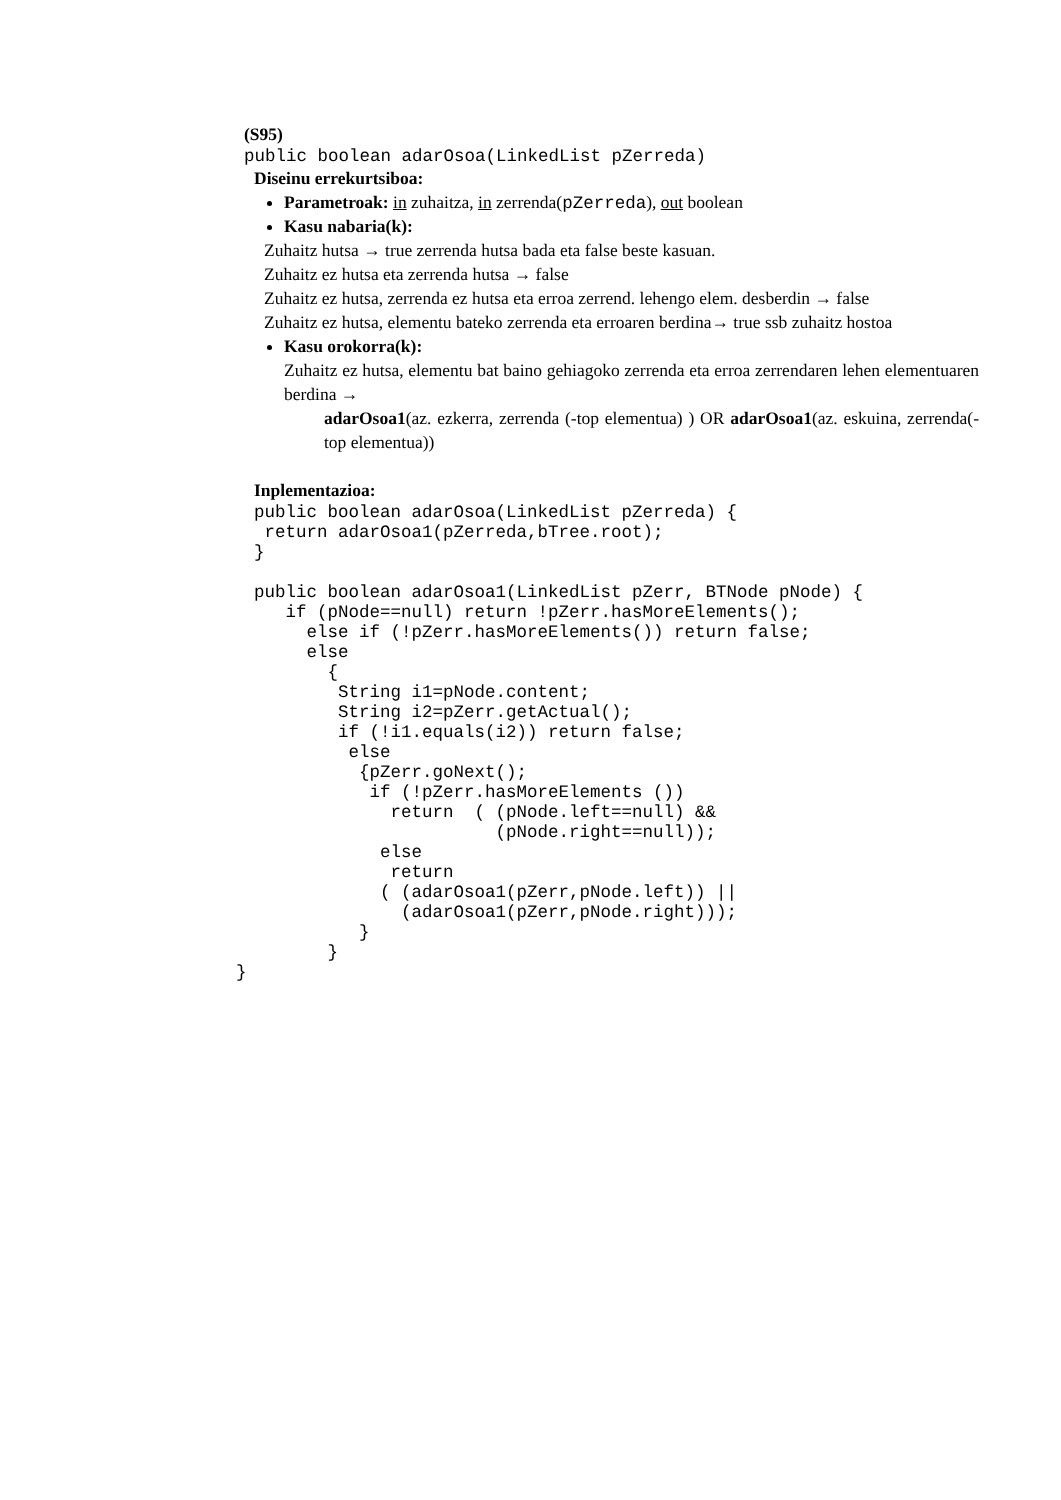(S95)
public boolean adarOsoa(LinkedList pZerreda)
Diseinu errekurtsiboa:
Parametroak: in zuhaitza, in zerrenda(pZerreda), out boolean
Kasu nabaria(k):
Zuhaitz hutsa → true zerrenda hutsa bada eta false beste kasuan.
Zuhaitz ez hutsa eta zerrenda hutsa → false
Zuhaitz ez hutsa, zerrenda ez hutsa eta erroa zerrend. lehengo elem. desberdin → false
Zuhaitz ez hutsa, elementu bateko zerrenda eta erroaren berdina→ true ssb zuhaitz hostoa
Kasu orokorra(k):
Zuhaitz ez hutsa, elementu bat baino gehiagoko zerrenda eta erroa zerrendaren lehen elementuaren berdina →
adarOsoa1(az. ezkerra, zerrenda (-top elementua) ) OR adarOsoa1(az. eskuina, zerrenda(-top elementua))
Inplementazioa:
public boolean adarOsoa(LinkedList pZerreda) { return adarOsoa1(pZerreda,bTree.root); } public boolean adarOsoa1(LinkedList pZerr, BTNode pNode) { if (pNode==null) return !pZerr.hasMoreElements(); else if (!pZerr.hasMoreElements()) return false; else { String i1=pNode.content; String i2=pZerr.getActual(); if (!i1.equals(i2)) return false; else {pZerr.goNext(); if (!pZerr.hasMoreElements ()) return ( (pNode.left==null) && (pNode.right==null)); else return ( (adarOsoa1(pZerr,pNode.left)) || (adarOsoa1(pZerr,pNode.right))); } }
}